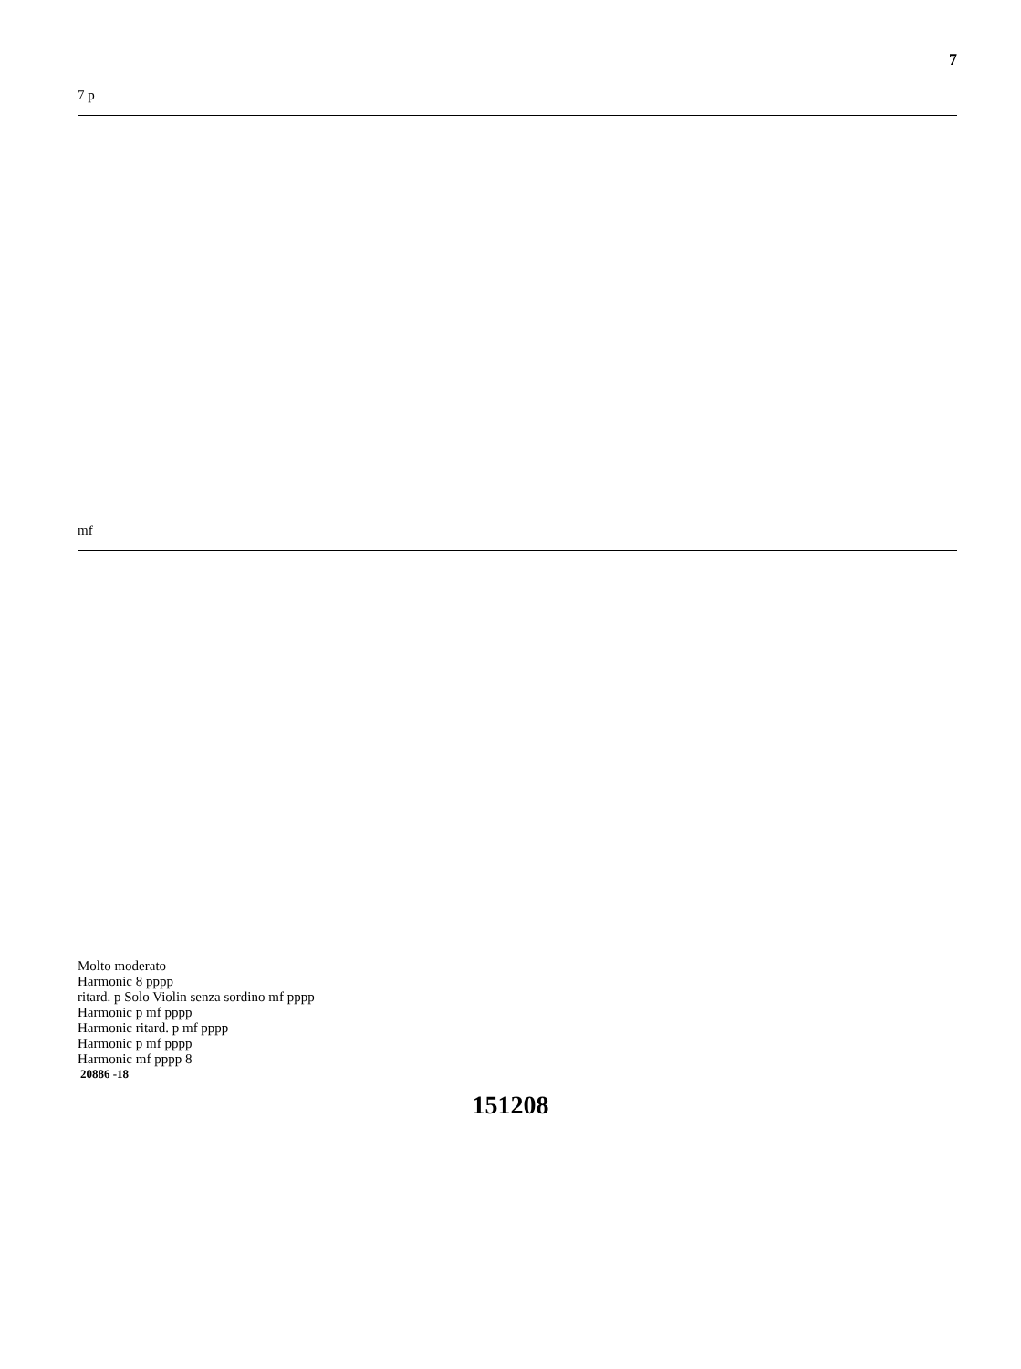7
7 p
mf
Molto moderato
Harmonic 8 pppp
ritard. p Solo Violin senza sordino mf pppp
Harmonic p mf pppp
Harmonic ritard. p mf pppp
Harmonic p mf pppp
Harmonic mf pppp 8
20886 -18
151208